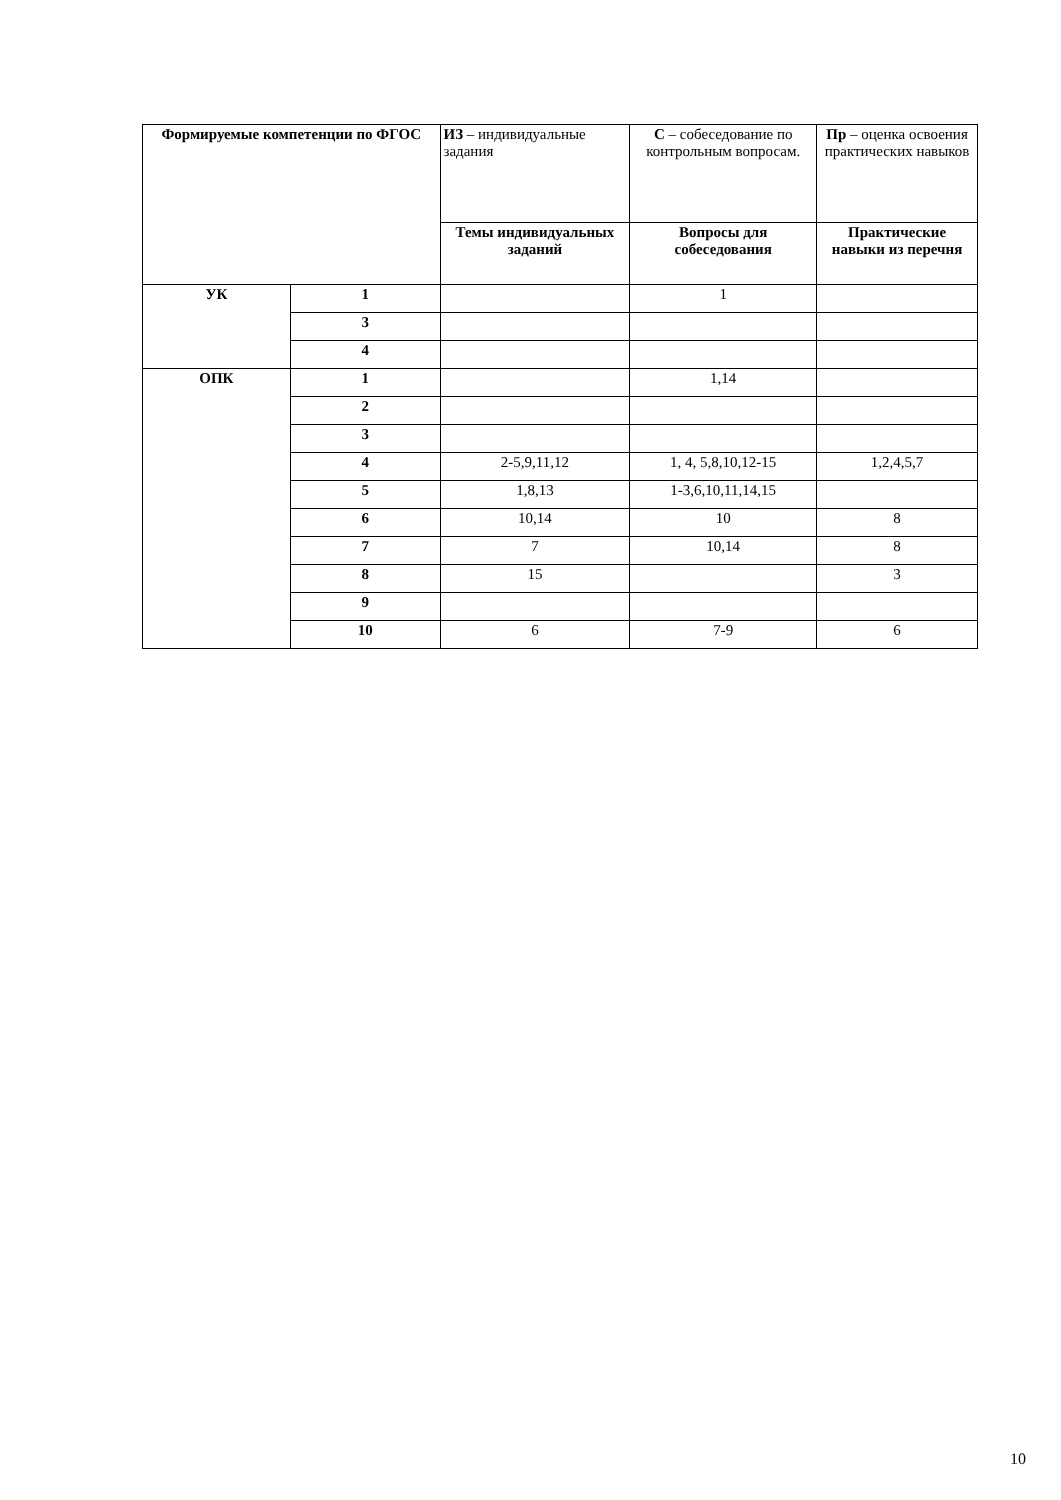| Формируемые компетенции по ФГОС | | ИЗ – индивидуальные задания | С – собеседование по контрольным вопросам. | Пр – оценка освоения практических навыков |
| | | Темы индивидуальных заданий | Вопросы для собеседования | Практические навыки из перечня |
| УК | 1 | | 1 | |
| | 3 | | | |
| | 4 | | | |
| ОПК | 1 | | 1,14 | |
| | 2 | | | |
| | 3 | | | |
| | 4 | 2-5,9,11,12 | 1, 4, 5,8,10,12-15 | 1,2,4,5,7 |
| | 5 | 1,8,13 | 1-3,6,10,11,14,15 | |
| | 6 | 10,14 | 10 | 8 |
| | 7 | 7 | 10,14 | 8 |
| | 8 | 15 | | 3 |
| | 9 | | | |
| | 10 | 6 | 7-9 | 6 |
10